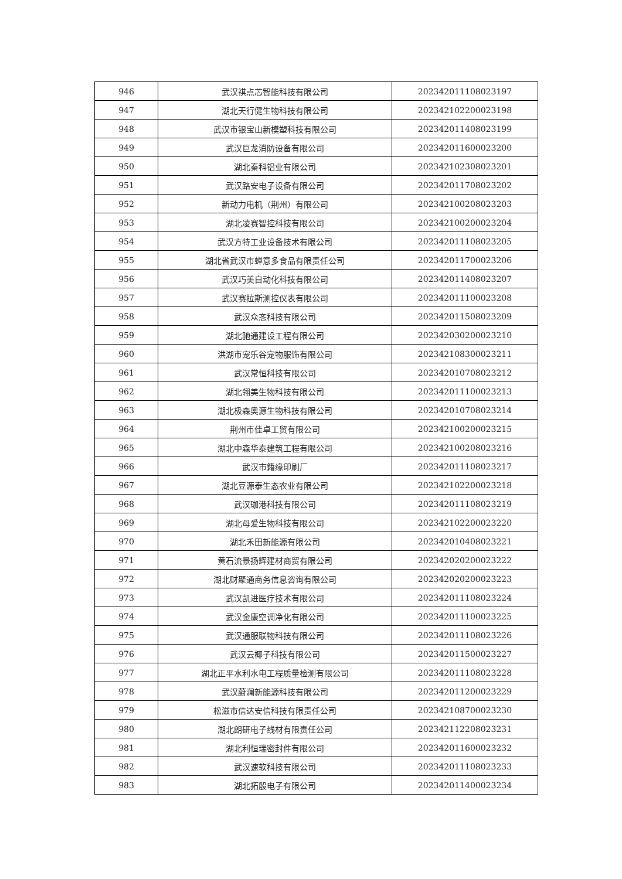| 946 | 武汉祺点芯智能科技有限公司 | 202342011108023197 |
| 947 | 湖北天行健生物科技有限公司 | 202342102200023198 |
| 948 | 武汉市银宝山新模塑科技有限公司 | 202342011408023199 |
| 949 | 武汉巨龙消防设备有限公司 | 202342011600023200 |
| 950 | 湖北秦科铝业有限公司 | 202342102308023201 |
| 951 | 武汉路安电子设备有限公司 | 202342011708023202 |
| 952 | 新动力电机（荆州）有限公司 | 202342100208023203 |
| 953 | 湖北凌赛智控科技有限公司 | 202342100200023204 |
| 954 | 武汉方特工业设备技术有限公司 | 202342011108023205 |
| 955 | 湖北省武汉市蝉意多食品有限责任公司 | 202342011700023206 |
| 956 | 武汉巧美自动化科技有限公司 | 202342011408023207 |
| 957 | 武汉赛拉斯测控仪表有限公司 | 202342011100023208 |
| 958 | 武汉众忞科技有限公司 | 202342011508023209 |
| 959 | 湖北驰通建设工程有限公司 | 202342030200023210 |
| 960 | 洪湖市宠乐谷宠物服饰有限公司 | 202342108300023211 |
| 961 | 武汉常恒科技有限公司 | 202342010708023212 |
| 962 | 湖北翎美生物科技有限公司 | 202342011100023213 |
| 963 | 湖北极森奥源生物科技有限公司 | 202342010708023214 |
| 964 | 荆州市佳卓工贸有限公司 | 202342100200023215 |
| 965 | 湖北中森华泰建筑工程有限公司 | 202342100208023216 |
| 966 | 武汉市籍缘印刷厂 | 202342011108023217 |
| 967 | 湖北豆源泰生态农业有限公司 | 202342102200023218 |
| 968 | 武汉珈港科技有限公司 | 202342011108023219 |
| 969 | 湖北母爱生物科技有限公司 | 202342102200023220 |
| 970 | 湖北禾田新能源有限公司 | 202342010408023221 |
| 971 | 黄石流景扬辉建材商贸有限公司 | 202342020200023222 |
| 972 | 湖北财聚通商务信息咨询有限公司 | 202342020200023223 |
| 973 | 武汉凯进医疗技术有限公司 | 202342011108023224 |
| 974 | 武汉金康空调净化有限公司 | 202342011100023225 |
| 975 | 武汉通服联物科技有限公司 | 202342011108023226 |
| 976 | 武汉云椰子科技有限公司 | 202342011500023227 |
| 977 | 湖北正平水利水电工程质量检测有限公司 | 202342011108023228 |
| 978 | 武汉蔚澜新能源科技有限公司 | 202342011200023229 |
| 979 | 松滋市信达安信科技有限责任公司 | 202342108700023230 |
| 980 | 湖北朗研电子线材有限责任公司 | 202342112208023231 |
| 981 | 湖北利恒瑞密封件有限公司 | 202342011600023232 |
| 982 | 武汉速软科技有限公司 | 202342011108023233 |
| 983 | 湖北拓殷电子有限公司 | 202342011400023234 |